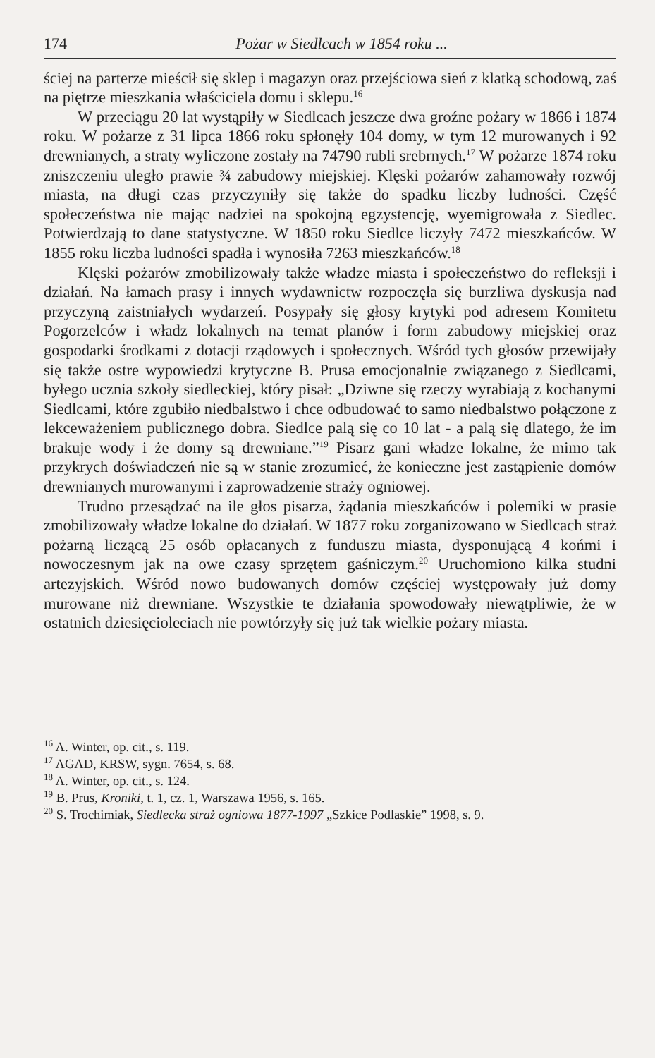174 Pożar w Siedlcach w 1854 roku ...
ściej na parterze mieścił się sklep i magazyn oraz przejściowa sień z klatką schodową, zaś na piętrze mieszkania właściciela domu i sklepu.<sup>16</sup>
W przeciągu 20 lat wystąpiły w Siedlcach jeszcze dwa groźne pożary w 1866 i 1874 roku. W pożarze z 31 lipca 1866 roku spłonęły 104 domy, w tym 12 murowanych i 92 drewnianych, a straty wyliczone zostały na 74790 rubli srebrnych.<sup>17</sup> W pożarze 1874 roku zniszczeniu uległo prawie ¾ zabudowy miejskiej. Klęski pożarów zahamowały rozwój miasta, na długi czas przyczyniły się także do spadku liczby ludności. Część społeczeństwa nie mając nadziei na spokojną egzystencję, wyemigrowała z Siedlec. Potwierdzają to dane statystyczne. W 1850 roku Siedlce liczyły 7472 mieszkańców. W 1855 roku liczba ludności spadła i wynosiła 7263 mieszkańców.<sup>18</sup>
Klęski pożarów zmobilizowały także władze miasta i społeczeństwo do refleksji i działań. Na łamach prasy i innych wydawnictw rozpoczęła się burzliwa dyskusja nad przyczyną zaistniałych wydarzeń. Posypały się głosy krytyki pod adresem Komitetu Pogorzelców i władz lokalnych na temat planów i form zabudowy miejskiej oraz gospodarki środkami z dotacji rządowych i społecznych. Wśród tych głosów przewijały się także ostre wypowiedzi krytyczne B. Prusa emocjonalnie związanego z Siedlcami, byłego ucznia szkoły siedleckiej, który pisał: „Dziwne się rzeczy wyrabiają z kochanymi Siedlcami, które zgubiło niedbalstwo i chce odbudować to samo niedbalstwo połączone z lekceważeniem publicznego dobra. Siedlce palą się co 10 lat - a palą się dlatego, że im brakuje wody i że domy są drewniane.”<sup>19</sup> Pisarz gani władze lokalne, że mimo tak przykrych doświadczeń nie są w stanie zrozumieć, że konieczne jest zastąpienie domów drewnianych murowanymi i zaprowadzenie straży ogniowej.
Trudno przesądzać na ile głos pisarza, żądania mieszkańców i polemiki w prasie zmobilizowały władze lokalne do działań. W 1877 roku zorganizowano w Siedlcach straż pożarną liczącą 25 osób opłacanych z funduszu miasta, dysponującą 4 końmi i nowoczesnym jak na owe czasy sprzętem gaśniczym.<sup>20</sup> Uruchomiono kilka studni artezyjskich. Wśród nowo budowanych domów częściej występowały już domy murowane niż drewniane. Wszystkie te działania spowodowały niewątpliwie, że w ostatnich dziesięcioleciach nie powtórzyły się już tak wielkie pożary miasta.
<sup>16</sup> A. Winter, op. cit., s. 119.
<sup>17</sup> AGAD, KRSW, sygn. 7654, s. 68.
<sup>18</sup> A. Winter, op. cit., s. 124.
<sup>19</sup> B. Prus, Kroniki, t. 1, cz. 1, Warszawa 1956, s. 165.
<sup>20</sup> S. Trochimiak, Siedlecka straż ogniowa 1877-1997 „Szkice Podlaskie” 1998, s. 9.